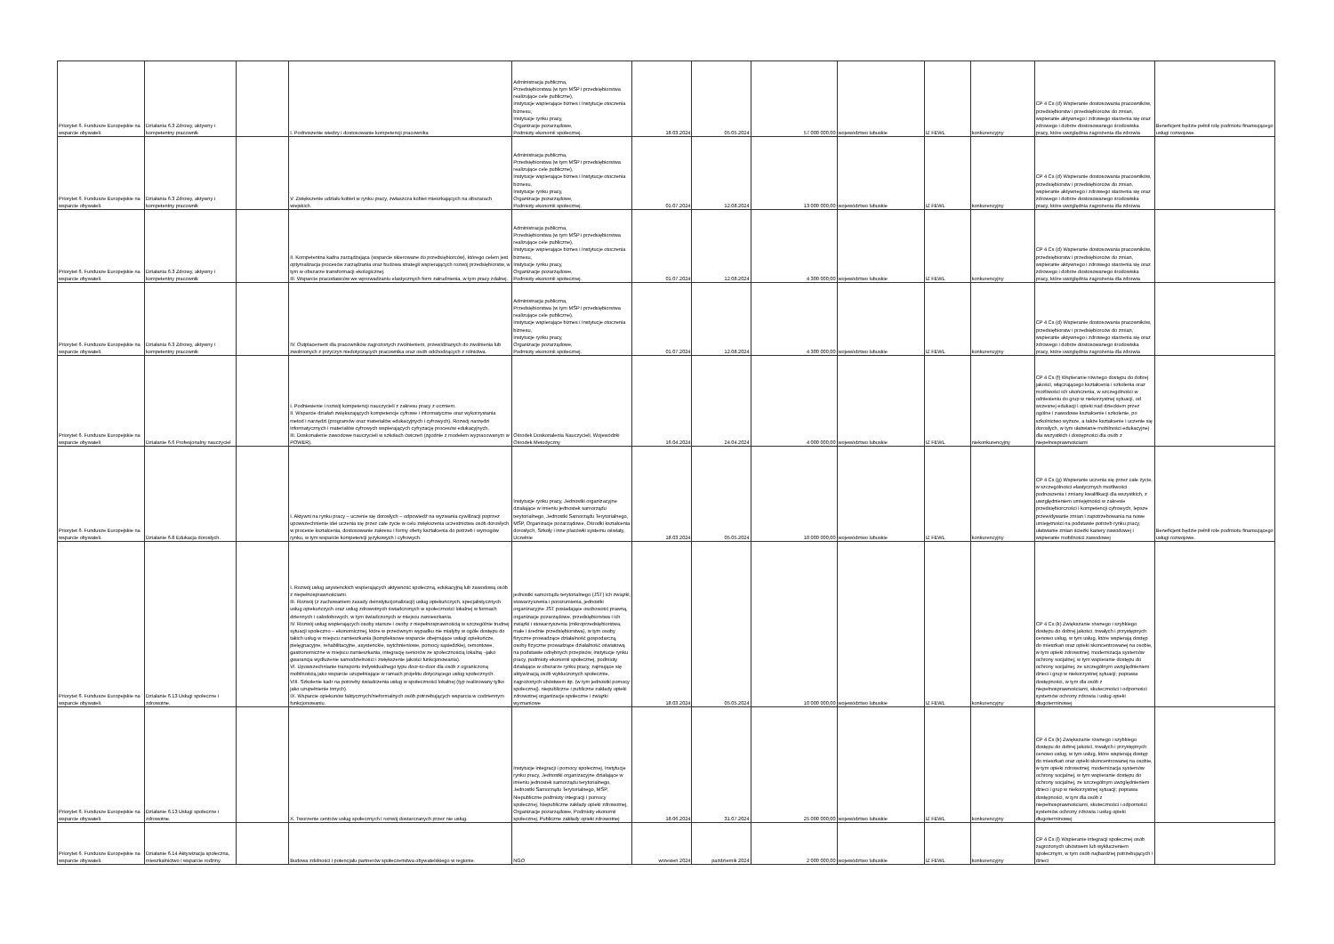| Priorytet 6. Fundusze Europejskie na wsparcie obywateli. | Działania 6.3 Zdrowy, aktywny i kompetentny pracownik | | I. Podnoszenie wiedzy i dostosowanie kompetencji pracownika | Administracja publiczna, Przedsiębiorstwa (w tym MŚP i przedsiębiorstwa realizujące cele publiczne), Instytucje wspierające biznes i Instytucje otoczenia biznesu, Instytucje rynku pracy, Organizacje pozarządowe, Podmioty ekonomii społecznej. | 18.03.2024 | 05.05.2024 | 57 000 000,00 | województwo lubuskie | IZ FEWL | konkurencyjny | CP 4 Cs (d) Wspieranie dostosowania pracowników, przedsiębiorstw i przedsiębiorców do zmian, wspieranie aktywnego i zdrowego starzenia się oraz zdrowego i dobrze dostosowanego środowiska pracy, które uwzględnia zagrożenia dla zdrowia | Beneficjent będzie pełnił rolę podmiotu finansującego usługi rozwojowe. |
| Priorytet 6. Fundusze Europejskie na wsparcie obywateli. | Działania 6.3 Zdrowy, aktywny i kompetentny pracownik | | V. Zwiększenie udziału kobiet w rynku pracy, zwłaszcza kobiet mieszkających na obszarach wiejskich. | Administracja publiczna, Przedsiębiorstwa (w tym MŚP i przedsiębiorstwa realizujące cele publiczne), Instytucje wspierające biznes i Instytucje otoczenia biznesu, Instytucje rynku pracy, Organizacje pozarządowe, Podmioty ekonomii społecznej. | 01.07.2024 | 12.08.2024 | 13 000 000,00 | województwo lubuskie | IZ FEWL | konkurencyjny | CP 4 Cs (d) Wspieranie dostosowania pracowników, przedsiębiorstw i przedsiębiorców do zmian, wspieranie aktywnego i zdrowego starzenia się oraz zdrowego i dobrze dostosowanego środowiska pracy, które uwzględnia zagrożenia dla zdrowia | |
| Priorytet 6. Fundusze Europejskie na wsparcie obywateli. | Działania 6.3 Zdrowy, aktywny i kompetentny pracownik | | II. Kompetentna kadra zarządzająca (wsparcie skierowane do przedsiębiorców), którego celem jest optymalizacja procesów zarządzania oraz budowa strategii wspierających rozwój przedsiębiorstw, w tym w obszarze transformacji ekologicznej. III. Wsparcie pracodawców we wprowadzaniu elastycznych form zatrudnienia, w tym pracy zdalnej. | Administracja publiczna, Przedsiębiorstwa (w tym MŚP i przedsiębiorstwa realizujące cele publiczne), Instytucje wspierające biznes i Instytucje otoczenia biznesu, Instytucje rynku pracy, Organizacje pozarządowe, Podmioty ekonomii społecznej. | 01.07.2024 | 12.08.2024 | 4 300 000,00 | województwo lubuskie | IZ FEWL | konkurencyjny | CP 4 Cs (d) Wspieranie dostosowania pracowników, przedsiębiorstw i przedsiębiorców do zmian, wspieranie aktywnego i zdrowego starzenia się oraz zdrowego i dobrze dostosowanego środowiska pracy, które uwzględnia zagrożenia dla zdrowia | |
| Priorytet 6. Fundusze Europejskie na wsparcie obywateli. | Działania 6.3 Zdrowy, aktywny i kompetentny pracownik | | IV. Outplacement dla pracowników zagrożonych zwolnieniem, przewidzianych do zwolnienia lub zwolnionych z przyczyn niedotyczących pracownika oraz osób odchodzących z rolnictwa. | Administracja publiczna, Przedsiębiorstwa (w tym MŚP i przedsiębiorstwa realizujące cele publiczne), Instytucje wspierające biznes i Instytucje otoczenia biznesu, Instytucje rynku pracy, Organizacje pozarządowe, Podmioty ekonomii społecznej. | 01.07.2024 | 12.08.2024 | 4 300 000,00 | województwo lubuskie | IZ FEWL | konkurencyjny | CP 4 Cs (d) Wspieranie dostosowania pracowników, przedsiębiorstw i przedsiębiorców do zmian, wspieranie aktywnego i zdrowego starzenia się oraz zdrowego i dobrze dostosowanego środowiska pracy, które uwzględnia zagrożenia dla zdrowia | |
| Priorytet 6. Fundusze Europejskie na wsparcie obywateli | Działanie 6.6 Profesjonalny nauczyciel | | I. Podniesienie i rozwój kompetencji nauczycieli z zakresu pracy z uczniem. II. Wsparcie działań zwiększających kompetencje cyfrowe i informatyczne oraz wykorzystania metod i narzędzi (programów oraz materiałów edukacyjnych i cyfrowych). Rozwój narzędzi informatycznych i materiałów cyfrowych wspierających cyfryzację procesów edukacyjnych. III. Doskonalenie zawodowe nauczycieli w szkołach ćwiczeń (zgodnie z modelem wypracowanym w POWER). | Ośrodek Doskonalenia Nauczycieli, Wojewódzki Ośrodek Metodyczny | 16.04.2024 | 24.04.2024 | 4 000 000,00 | województwo lubuskie | IZ FEWL | niekonkurencyjny | CP 4 Cs (f) Wspieranie równego dostępu do dobrej jakości, włączającego kształcenia i szkolenia oraz możliwości ich ukończenia, w szczególności w odniesieniu do grup w niekorzystnej sytuacji, od wczesnej edukacji i opieki nad dzieckiem przez ogólne i zawodowe kształcenie i szkolenie, po szkolnictwo wyższe, a także kształcenie i uczenie się dorosłych, w tym ułatwianie mobilności edukacyjnej dla wszystkich i dostępności dla osób z niepełnosprawnościami | |
| Priorytet 6. Fundusze Europejskie na wsparcie obywateli. | Działanie 6.8 Edukacja dorosłych. | | I. Aktywni na rynku pracy – uczenie się dorosłych – odpowiedź na wyzwania cywilizacji poprzez upowszechnienie idei uczenia się przez całe życie w celu zwiększenia uczestnictwa osób dorosłych w procesie kształcenia, dostosowanie zakresu i formy oferty kształcenia do potrzeb i wymogów rynku, w tym wsparcie kompetencji językowych i cyfrowych. | Instytucje rynku pracy, Jednostki organizacyjne działające w imieniu jednostek samorządu terytorialnego, Jednostki Samorządu Terytorialnego, MŚP, Organizacje pozarządowe, Ośrodki kształcenia dorosłych, Szkoły i inne placówki systemu oświaty, Uczelnie | 18.03.2024 | 05.05.2024 | 10 000 000,00 | województwo lubuskie | IZ FEWL | konkurencyjny | CP 4 Cs (g) Wspieranie uczenia się przez całe życie, w szczególności elastycznych możliwości podnoszenia i zmiany kwalifikacji dla wszystkich, z uwzględnieniem umiejętności w zakresie przedsiębiorczości i kompetencji cyfrowych, lepsze przewidywanie zmian i zapotrzebowania na nowe umiejętności na podstawie potrzeb rynku pracy, ułatwianie zmian ścieżki kariery zawodowej i wspieranie mobilności zawodowej | Beneficjent będzie pełnił role podmiotu finansującego usługi rozwojowe. |
| Priorytet 6. Fundusze Europejskie na wsparcie obywateli. | Działanie 6.13 Usługi społeczne i zdrowotne. | | I. Rozwój usług asystenckich wspierających aktywność społeczną, edukacyjną lub zawodową osób z niepełnosprawnościami. III. Rozwój (z zachowaniem zasady deinstytucjonalizacji) usług opiekuńczych, specjalistycznych usług opiekuńczych oraz usług zdrowotnych świadczonych w społeczności lokalnej w formach dziennych i całodobowych, w tym świadczonych w miejscu zamieszkania. IV. Rozwój usług wspierających osoby starsze i osoby z niepełnosprawnością w szczególnie trudnej sytuacji społeczno – ekonomicznej, które w przeciwnym wypadku nie miałyby w ogóle dostępu do takich usług w miejscu zamieszkania (kompleksowe wsparcie obejmujące usługi opiekuńcze, pielęgnacyjne, rehabilitacyjne, asystenckie, wytchnieniowe, pomocy sąsiedzkiej, remontowe, gastronomiczne w miejscu zamieszkania, integrację seniorów ze społecznością lokalną ¬jako gwarancja wydłużenie samodzielności i zwiększenie jakości funkcjonowania). VI. Upowszechnianie transportu indywidualnego typu door-to-door dla osób z ograniczoną mobilnością jako wsparcie uzupełniające w ramach projektu dotyczącego usług społecznych. VIII. Szkolenie kadr na potrzeby świadczenia usług w społeczności lokalnej (typ realizowany tylko jako uzupełnienie innych). IX. Wsparcie opiekunów faktycznych/nieformalnych osób potrzebujących wsparcia w codziennym funkcjonowaniu. | jednostki samorządu terytorialnego (JST) ich związki, stowarzyszenia i porozumienia, jednostki organizacyjne JST posiadające osobowość prawną, organizacje pozarządowe, przedsiębiorstwa i ich związki i stowarzyszenia (mikroprzedsiębiorstwa, małe i średnie przedsiębiorstwa), w tym osoby fizyczne prowadzące działalność gospodarczą, osoby fizyczne prowadzące działalność oświatową na podstawie odrębnych przepisów, instytucje rynku pracy, podmioty ekonomii społecznej, podmioty działające w obszarze rynku pracy, zajmujące się aktywizacją osób wykluczonych społecznie, zagrożonych ubóstwem itp. (w tym jednostki pomocy społecznej). niepubliczne i publiczne zakłady opieki zdrowotnej organizacje społeczne i związki wyznaniowe | 18.03.2024 | 05.05.2024 | 10 000 000,00 | województwo lubuskie | IZ FEWL | konkurencyjny | CP 4 Cs (k) Zwiększanie równego i szybkiego dostępu do dobrej jakości, trwałych i przystępnych cenowo usług, w tym usług, które wspierają dostęp do mieszkań oraz opieki skoncentrowanej na osobie, w tym opieki zdrowotnej; modernizacja systemów ochrony socjalnej, w tym wspieranie dostępu do ochrony socjalnej, ze szczególnym uwzględnieniem dzieci i grup w niekorzystnej sytuacji; poprawa dostępności, w tym dla osób z niepełnosprawnościami, skuteczności i odporności systemów ochrony zdrowia i usług opieki długoterminowej | |
| Priorytet 6. Fundusze Europejskie na wsparcie obywateli. | Działanie 6.13 Usługi społeczne i zdrowotne. | | X. Tworzenie centrów usług społecznych i rozwój dostarczanych przez nie usług. | Instytucje integracji i pomocy społecznej, Instytucje rynku pracy, Jednostki organizacyjne działające w imieniu jednostek samorządu terytorialnego, Jednostki Samorządu Terytorialnego, MŚP, Niepubliczne podmioty integracji i pomocy społecznej, Niepubliczne zakłady opieki zdrowotnej, Organizacje pozarządowe, Podmioty ekonomii społecznej, Publiczne zakłady opieki zdrowotnej | 18.06.2024 | 31.07.2024 | 25 000 000,00 | województwo lubuskie | IZ FEWL | konkurencyjny | CP 4 Cs (k) Zwiększanie równego i szybkiego dostępu do dobrej jakości, trwałych i przystępnych cenowo usług, w tym usług, które wspierają dostęp do mieszkań oraz opieki skoncentrowanej na osobie, w tym opieki zdrowotnej; modernizacja systemów ochrony socjalnej, w tym wspieranie dostępu do ochrony socjalnej, ze szczególnym uwzględnieniem dzieci i grup w niekorzystnej sytuacji; poprawa dostępności, w tym dla osób z niepełnosprawnościami, skuteczności i odporności systemów ochrony zdrowia i usług opieki długoterminowej | |
| Priorytet 6. Fundusze Europejskie na wsparcie obywateli. | Działanie 6.14 Aktywizacja społeczna, mieszkalnictwo i wsparcie rodziny. | | Budowa zdolności i potencjału partnerów społeczeństwa obywatelskiego w regionie. | NGO | wrzesień 2024 | październik 2024 | 2 000 000,00 | województwo lubuskie | IZ FEWL | konkurencyjny | CP 4 Cs (l) Wspieranie integracji społecznej osób zagrożonych ubóstwem lub wykluczeniem społecznym, w tym osób najbardziej potrzebujących i dzieci | |